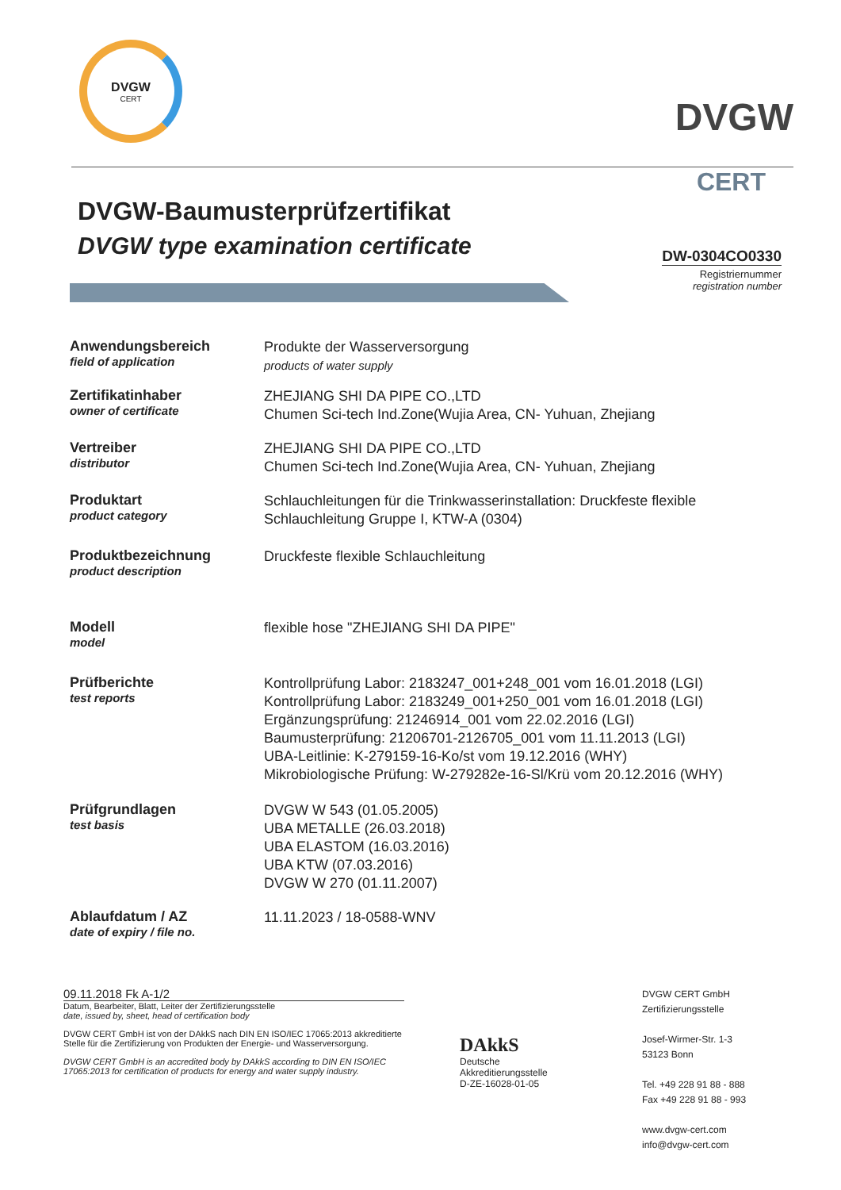DVGW
CERT
DVGW
CERT
DVGW-Baumusterprüfzertifikat
DVGW type examination certificate
DW-0304CO0330
Registriernummer
registration number
Anwendungsbereich
field of application
Produkte der Wasserversorgung
products of water supply
Zertifikatinhaber
owner of certificate
ZHEJIANG SHI DA PIPE CO.,LTD
Chumen Sci-tech Ind.Zone(Wujia Area, CN- Yuhuan, Zhejiang
Vertreiber
distributor
ZHEJIANG SHI DA PIPE CO.,LTD
Chumen Sci-tech Ind.Zone(Wujia Area, CN- Yuhuan, Zhejiang
Produktart
product category
Schlauchleitungen für die Trinkwasserinstallation: Druckfeste flexible
Schlauchleitung Gruppe I, KTW-A (0304)
Produktbezeichnung
product description
Druckfeste flexible Schlauchleitung
Modell
model
flexible hose "ZHEJIANG SHI DA PIPE"
Prüfberichte
test reports
Kontrollprüfung Labor: 2183247_001+248_001 vom 16.01.2018 (LGI)
Kontrollprüfung Labor: 2183249_001+250_001 vom 16.01.2018 (LGI)
Ergänzungsprüfung: 21246914_001 vom 22.02.2016 (LGI)
Baumusterprüfung: 21206701-2126705_001 vom 11.11.2013 (LGI)
UBA-Leitlinie: K-279159-16-Ko/st vom 19.12.2016 (WHY)
Mikrobiologische Prüfung: W-279282e-16-Sl/Krü vom 20.12.2016 (WHY)
Prüfgrundlagen
test basis
DVGW W 543 (01.05.2005)
UBA METALLE (26.03.2018)
UBA ELASTOM (16.03.2016)
UBA KTW (07.03.2016)
DVGW W 270 (01.11.2007)
Ablaufdatum / AZ
date of expiry / file no.
11.11.2023 / 18-0588-WNV
09.11.2018 Fk A-1/2
Datum, Bearbeiter, Blatt, Leiter der Zertifizierungsstelle
date, issued by, sheet, head of certification body
DVGW CERT GmbH ist von der DAkkS nach DIN EN ISO/IEC 17065:2013 akkreditierte Stelle für die Zertifizierung von Produkten der Energie- und Wasserversorgung.
DVGW CERT GmbH is an accredited body by DAkkS according to DIN EN ISO/IEC 17065:2013 for certification of products for energy and water supply industry.
DAkkS
Deutsche
Akkreditierungsstelle
D-ZE-16028-01-05
DVGW CERT GmbH
Zertifizierungsstelle
Josef-Wirmer-Str. 1-3
53123 Bonn
Tel. +49 228 91 88 - 888
Fax +49 228 91 88 - 993
www.dvgw-cert.com
info@dvgw-cert.com